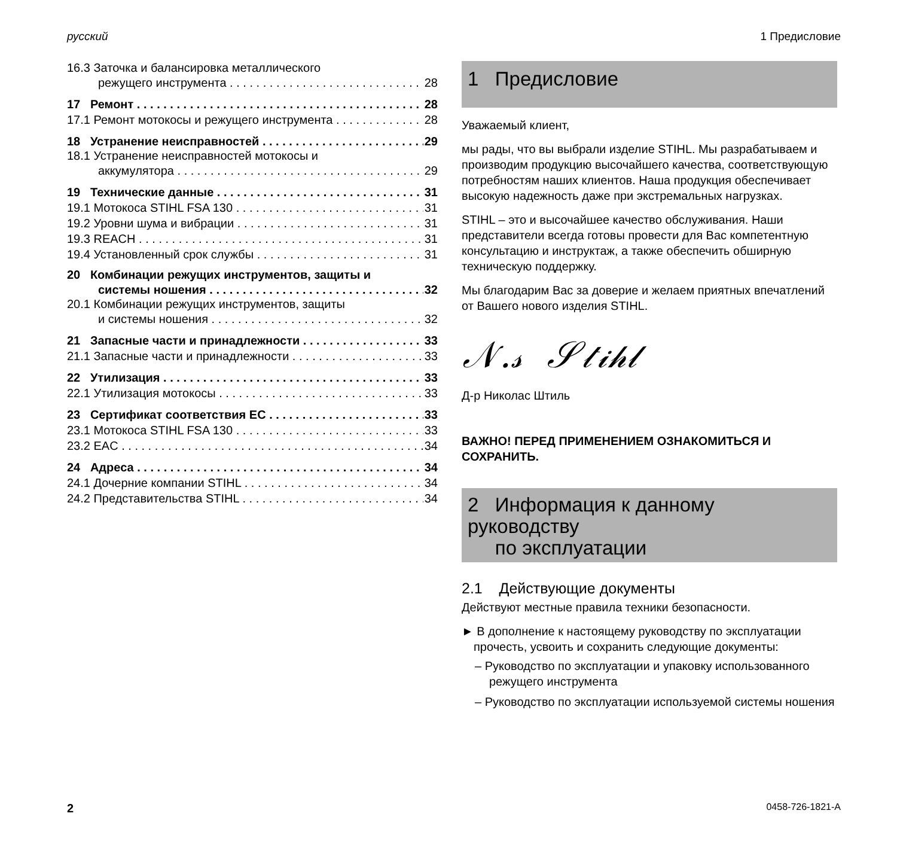русский 1 Предисловие
16.3 Заточка и балансировка металлического
режущего инструмента 28
17 Ремонт 28
17.1 Ремонт мотокосы и режущего инструмента 28
18 Устранение неисправностей 29
18.1 Устранение неисправностей мотокосы и
аккумулятора 29
19 Технические данные 31
19.1 Мотокоса STIHL FSA 130 31
19.2 Уровни шума и вибрации 31
19.3 REACH 31
19.4 Установленный срок службы 31
20 Комбинации режущих инструментов, защиты и
системы ношения 32
20.1 Комбинации режущих инструментов, защиты
и системы ношения 32
21 Запасные части и принадлежности 33
21.1 Запасные части и принадлежности 33
22 Утилизация 33
22.1 Утилизация мотокосы 33
23 Сертификат соответствия ЕС 33
23.1 Мотокоса STIHL FSA 130 33
23.2 EAC 34
24 Адреса 34
24.1 Дочерние компании STIHL 34
24.2 Представительства STIHL 34
1 Предисловие
Уважаемый клиент,
мы рады, что вы выбрали изделие STIHL. Мы разрабатываем и производим продукцию высочайшего качества, соответствующую потребностям наших клиентов. Наша продукция обеспечивает высокую надежность даже при экстремальных нагрузках.
STIHL – это и высочайшее качество обслуживания. Наши представители всегда готовы провести для Вас компетентную консультацию и инструктаж, а также обеспечить обширную техническую поддержку.
Мы благодарим Вас за доверие и желаем приятных впечатлений от Вашего нового изделия STIHL.
𝒩.𝓈 𝒮𝓉𝒾𝒽𝓁
Д-р Николас Штиль
ВАЖНО! ПЕРЕД ПРИМЕНЕНИЕМ ОЗНАКОМИТЬСЯ И СОХРАНИТЬ.
2 Информация к данному руководству
по эксплуатации
2.1 Действующие документы
Действуют местные правила техники безопасности.
► В дополнение к настоящему руководству по эксплуатации прочесть, усвоить и сохранить следующие документы:
– Руководство по эксплуатации и упаковку использованного режущего инструмента
– Руководство по эксплуатации используемой системы ношения
2 0458-726-1821-A